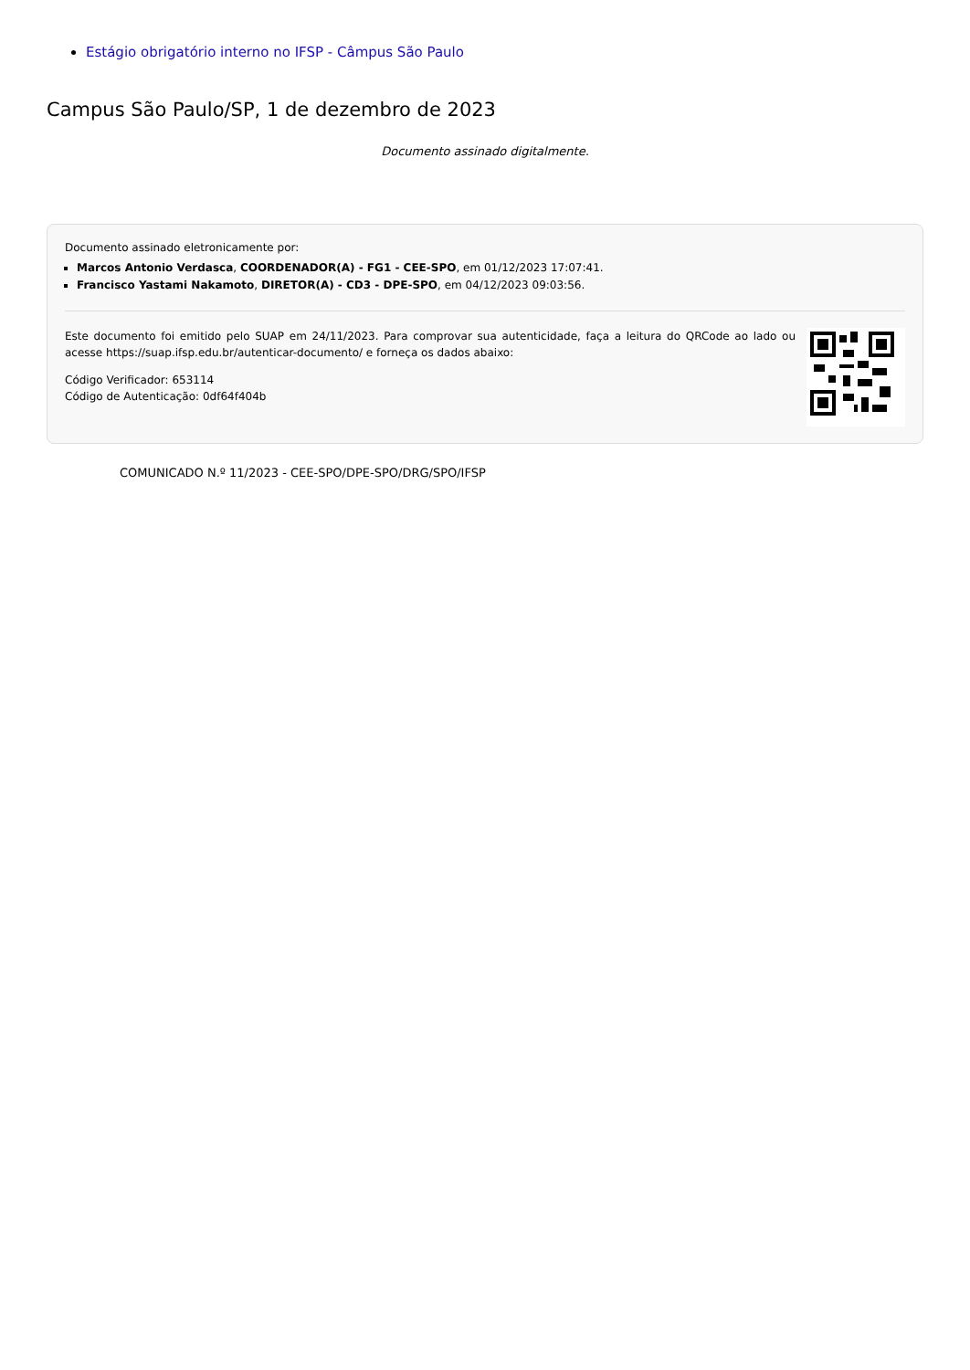Estágio obrigatório interno no IFSP - Câmpus São Paulo
Campus São Paulo/SP, 1 de dezembro de 2023
Documento assinado digitalmente.
Documento assinado eletronicamente por:
Marcos Antonio Verdasca, COORDENADOR(A) - FG1 - CEE-SPO, em 01/12/2023 17:07:41.
Francisco Yastami Nakamoto, DIRETOR(A) - CD3 - DPE-SPO, em 04/12/2023 09:03:56.
Este documento foi emitido pelo SUAP em 24/11/2023. Para comprovar sua autenticidade, faça a leitura do QRCode ao lado ou acesse https://suap.ifsp.edu.br/autenticar-documento/ e forneça os dados abaixo:
Código Verificador: 653114
Código de Autenticação: 0df64f404b
COMUNICADO N.º 11/2023 - CEE-SPO/DPE-SPO/DRG/SPO/IFSP